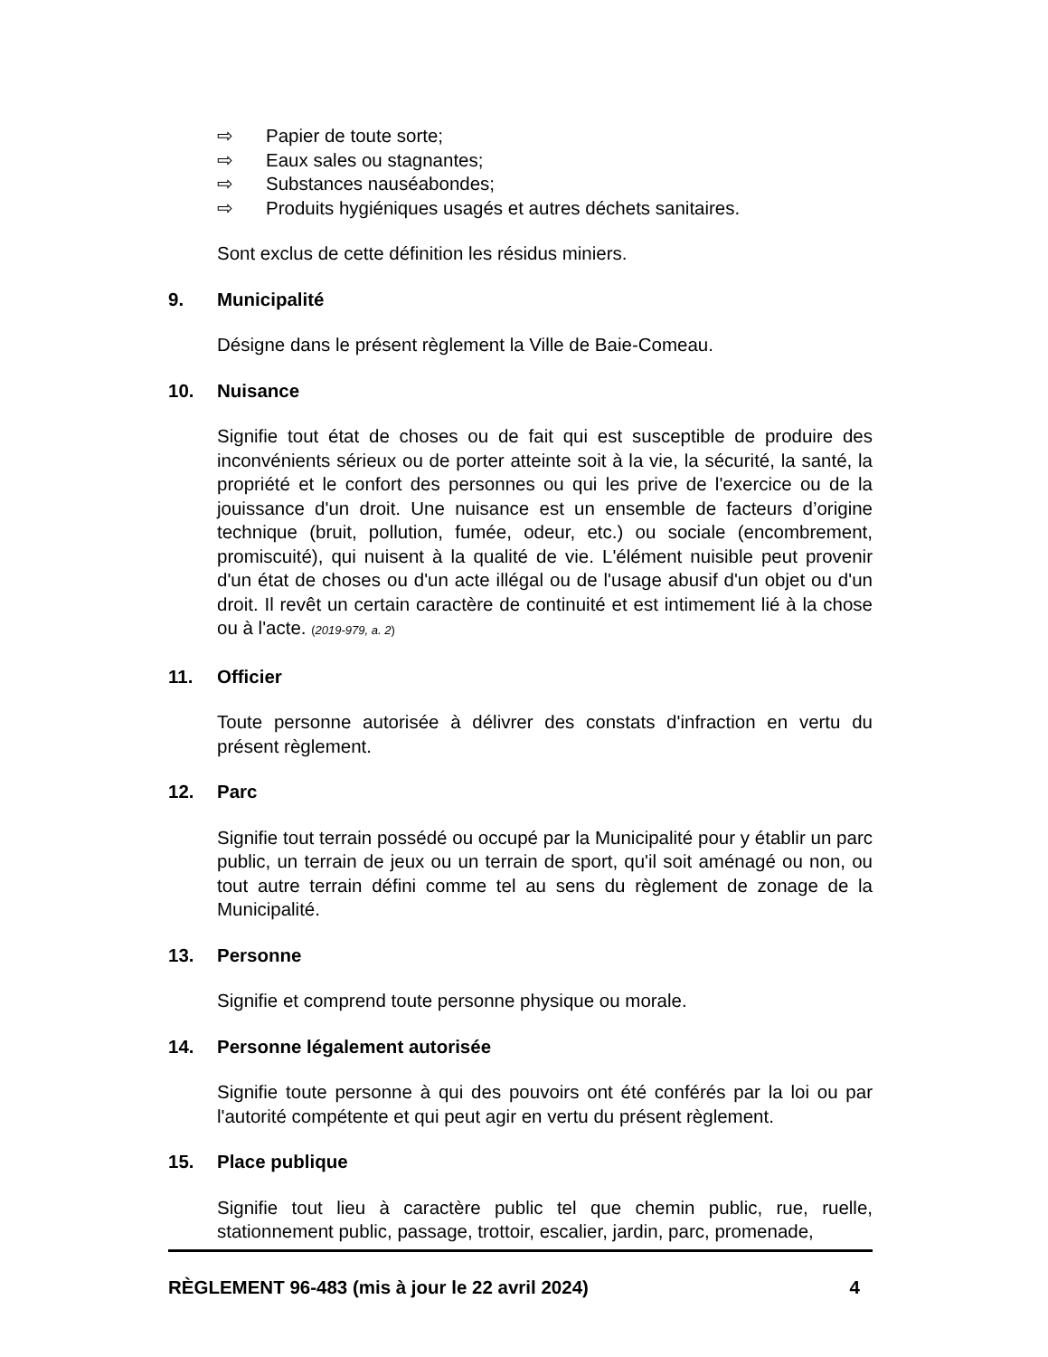⇨ Papier de toute sorte;
⇨ Eaux sales ou stagnantes;
⇨ Substances nauséabondes;
⇨ Produits hygiéniques usagés et autres déchets sanitaires.
Sont exclus de cette définition les résidus miniers.
9. Municipalité
Désigne dans le présent règlement la Ville de Baie-Comeau.
10. Nuisance
Signifie tout état de choses ou de fait qui est susceptible de produire des inconvénients sérieux ou de porter atteinte soit à la vie, la sécurité, la santé, la propriété et le confort des personnes ou qui les prive de l'exercice ou de la jouissance d'un droit. Une nuisance est un ensemble de facteurs d’origine technique (bruit, pollution, fumée, odeur, etc.) ou sociale (encombrement, promiscuité), qui nuisent à la qualité de vie. L'élément nuisible peut provenir d'un état de choses ou d'un acte illégal ou de l'usage abusif d'un objet ou d'un droit. Il revêt un certain caractère de continuité et est intimement lié à la chose ou à l'acte. (2019-979, a. 2)
11. Officier
Toute personne autorisée à délivrer des constats d'infraction en vertu du présent règlement.
12. Parc
Signifie tout terrain possédé ou occupé par la Municipalité pour y établir un parc public, un terrain de jeux ou un terrain de sport, qu'il soit aménagé ou non, ou tout autre terrain défini comme tel au sens du règlement de zonage de la Municipalité.
13. Personne
Signifie et comprend toute personne physique ou morale.
14. Personne légalement autorisée
Signifie toute personne à qui des pouvoirs ont été conférés par la loi ou par l'autorité compétente et qui peut agir en vertu du présent règlement.
15. Place publique
Signifie tout lieu à caractère public tel que chemin public, rue, ruelle, stationnement public, passage, trottoir, escalier, jardin, parc, promenade,
RÈGLEMENT 96-483 (mis à jour le 22 avril 2024) 4